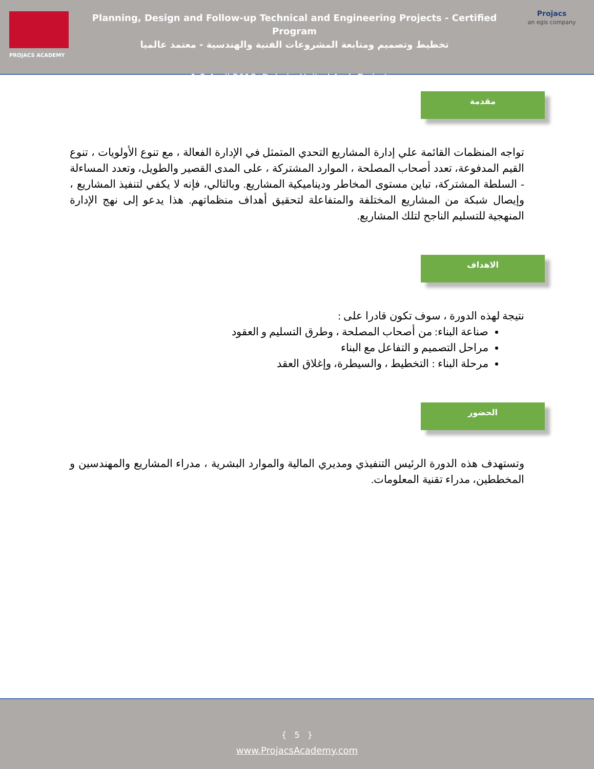PROJACS ACADEMY
Planning, Design and Follow-up Technical and Engineering Projects - Certified Program
تخطيط وتصميم ومتابعة المشروعات الفنية والهندسية - معتمد عالميا
1-5 April 2018, Dubai – United Arab Emirates
Projacs
an egis company
مقدمة
تواجه المنظمات القائمة علي إدارة المشاريع التحدي المتمثل في الإدارة الفعالة ، مع تنوع الأولويات ، تنوع القيم المدفوعة، تعدد أصحاب المصلحة ، الموارد المشتركة ، على المدى القصير والطويل، وتعدد المساءلة - السلطة المشتركة، تباين مستوى المخاطر وديناميكية المشاريع. وبالتالي، فإنه لا يكفي لتنفيذ المشاريع ، وإيصال شبكة من المشاريع المختلفة والمتفاعلة لتحقيق أهداف منظماتهم. هذا يدعو إلى نهج الإدارة المنهجية للتسليم الناجح لتلك المشاريع.
الاهداف
نتيجة لهذه الدورة ، سوف تكون قادرا على :
صناعة البناء: من أصحاب المصلحة ، وطرق التسليم و العقود
مراحل التصميم و التفاعل مع البناء
مرحلة البناء : التخطيط ، والسيطرة، وإغلاق العقد
الحضور
وتستهدف هذه الدورة الرئيس التنفيذي ومديري المالية والموارد البشرية ، مدراء المشاريع والمهندسين و المخططين، مدراء تقنية المعلومات.
{ 5 }
www.ProjacsAcademy.com